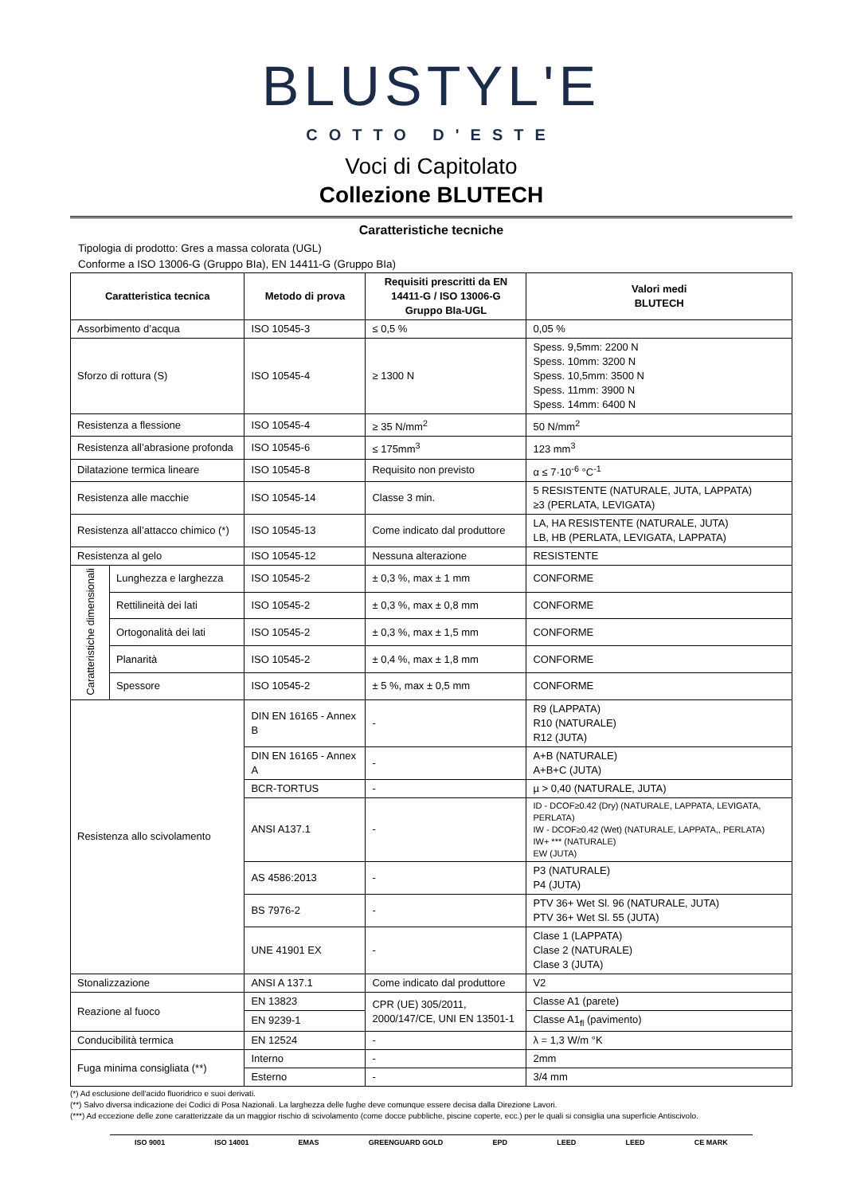BLUSTYL'E
COTTO D'ESTE
Voci di Capitolato
Collezione BLUTECH
Caratteristiche tecniche
Tipologia di prodotto: Gres a massa colorata (UGL)
Conforme a ISO 13006-G (Gruppo BIa), EN 14411-G (Gruppo BIa)
| Caratteristica tecnica | | Metodo di prova | Requisiti prescritti da EN 14411-G / ISO 13006-G Gruppo BIa-UGL | Valori medi BLUTECH |
| --- | --- | --- | --- | --- |
| Assorbimento d’acqua | | ISO 10545-3 | ≤ 0,5 % | 0,05 % |
| Sforzo di rottura (S) | | ISO 10545-4 | ≥ 1300 N | Spess. 9,5mm: 2200 N Spess. 10mm: 3200 N Spess. 10,5mm: 3500 N Spess. 11mm: 3900 N Spess. 14mm: 6400 N |
| Resistenza a flessione | | ISO 10545-4 | ≥ 35 N/mm<sup>2</sup> | 50 N/mm<sup>2</sup> |
| Resistenza all’abrasione profonda | | ISO 10545-6 | ≤ 175mm<sup>3</sup> | 123 mm<sup>3</sup> |
| Dilatazione termica lineare | | ISO 10545-8 | Requisito non previsto | α ≤ 7·10<sup>-6</sup> °C<sup>-1</sup> |
| Resistenza alle macchie | | ISO 10545-14 | Classe 3 min. | 5 RESISTENTE (NATURALE, JUTA, LAPPATA) ≥3 (PERLATA, LEVIGATA) |
| Resistenza all’attacco chimico (*) | | ISO 10545-13 | Come indicato dal produttore | LA, HA RESISTENTE (NATURALE, JUTA) LB, HB (PERLATA, LEVIGATA, LAPPATA) |
| Resistenza al gelo | | ISO 10545-12 | Nessuna alterazione | RESISTENTE |
| Caratteristiche dimensionali | Lunghezza e larghezza | ISO 10545-2 | ± 0,3 %, max ± 1 mm | CONFORME |
| | Rettilineità dei lati | ISO 10545-2 | ± 0,3 %, max ± 0,8 mm | CONFORME |
| | Ortogonalità dei lati | ISO 10545-2 | ± 0,3 %, max ± 1,5 mm | CONFORME |
| | Planarità | ISO 10545-2 | ± 0,4 %, max ± 1,8 mm | CONFORME |
| | Spessore | ISO 10545-2 | ± 5 %, max ± 0,5 mm | CONFORME |
| Resistenza allo scivolamento | | DIN EN 16165 - Annex B | - | R9 (LAPPATA) R10 (NATURALE) R12 (JUTA) |
| | | DIN EN 16165 - Annex A | - | A+B (NATURALE) A+B+C (JUTA) |
| | | BCR-TORTUS | - | µ > 0,40 (NATURALE, JUTA) |
| | | ANSI A137.1 | - | ID - DCOF≥0.42 (Dry) (NATURALE, LAPPATA, LEVIGATA, PERLATA) IW - DCOF≥0.42 (Wet) (NATURALE, LAPPATA,, PERLATA) IW+ *** (NATURALE) EW (JUTA) |
| | | AS 4586:2013 | - | P3 (NATURALE) P4 (JUTA) |
| | | BS 7976-2 | - | PTV 36+ Wet Sl. 96 (NATURALE, JUTA) PTV 36+ Wet Sl. 55 (JUTA) |
| | | UNE 41901 EX | - | Clase 1 (LAPPATA) Clase 2 (NATURALE) Clase 3 (JUTA) |
| Stonalizzazione | | ANSI A 137.1 | Come indicato dal produttore | V2 |
| Reazione al fuoco | | EN 13823 | CPR (UE) 305/2011, 2000/147/CE, UNI EN 13501-1 | Classe A1 (parete) |
| | | EN 9239-1 | | Classe A1<sub>fl</sub> (pavimento) |
| Conducibilità termica | | EN 12524 | - | λ = 1,3 W/m °K |
| Fuga minima consigliata (**) | | Interno | - | 2mm |
| | | Esterno | - | 3/4 mm |
(*) Ad esclusione dell’acido fluoridrico e suoi derivati.
(**) Salvo diversa indicazione dei Codici di Posa Nazionali. La larghezza delle fughe deve comunque essere decisa dalla Direzione Lavori.
(***) Ad eccezione delle zone caratterizzate da un maggior rischio di scivolamento (come docce pubbliche, piscine coperte, ecc.) per le quali si consiglia una superficie Antiscivolo.
ISO 9001 ISO 14001 EMAS GREENGUARD GOLD EPD LEED LEED CE MARK